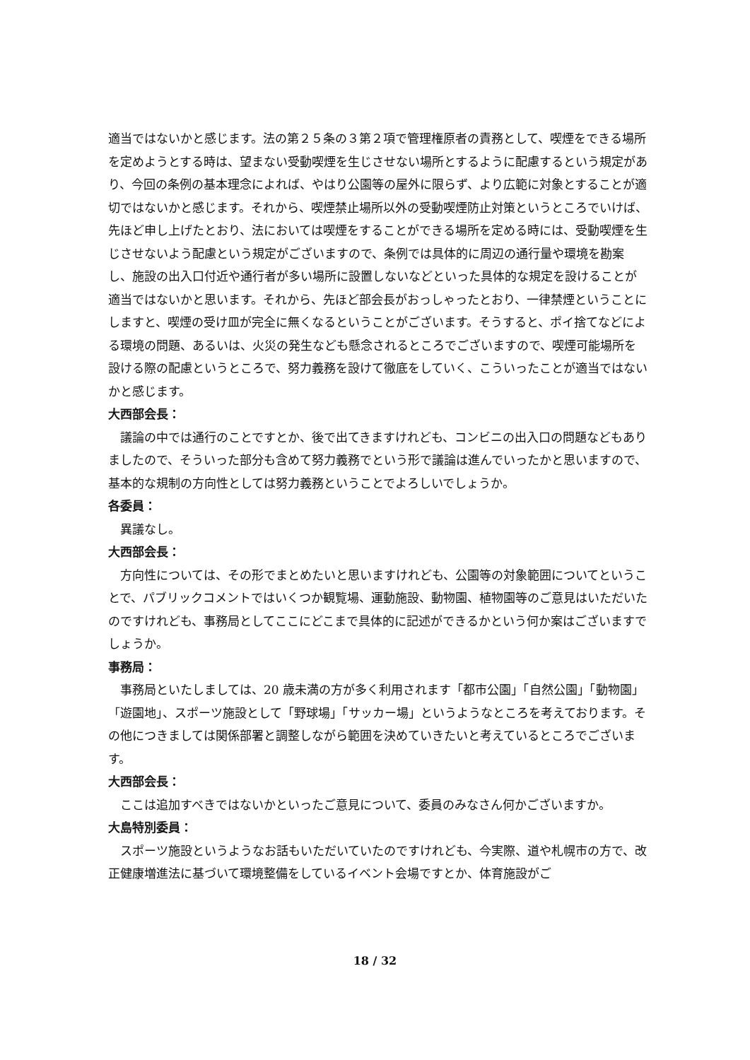適当ではないかと感じます。法の第２５条の３第２項で管理権原者の責務として、喫煙をできる場所を定めようとする時は、望まない受動喫煙を生じさせない場所とするように配慮するという規定があり、今回の条例の基本理念によれば、やはり公園等の屋外に限らず、より広範に対象とすることが適切ではないかと感じます。それから、喫煙禁止場所以外の受動喫煙防止対策というところでいけば、先ほど申し上げたとおり、法においては喫煙をすることができる場所を定める時には、受動喫煙を生じさせないよう配慮という規定がございますので、条例では具体的に周辺の通行量や環境を勘案し、施設の出入口付近や通行者が多い場所に設置しないなどといった具体的な規定を設けることが適当ではないかと思います。それから、先ほど部会長がおっしゃったとおり、一律禁煙ということにしますと、喫煙の受け皿が完全に無くなるということがございます。そうすると、ポイ捨てなどによる環境の問題、あるいは、火災の発生なども懸念されるところでございますので、喫煙可能場所を設ける際の配慮というところで、努力義務を設けて徹底をしていく、こういったことが適当ではないかと感じます。
大西部会長：
議論の中では通行のことですとか、後で出てきますけれども、コンビニの出入口の問題などもありましたので、そういった部分も含めて努力義務でという形で議論は進んでいったかと思いますので、基本的な規制の方向性としては努力義務ということでよろしいでしょうか。
各委員：
異議なし。
大西部会長：
方向性については、その形でまとめたいと思いますけれども、公園等の対象範囲についてということで、パブリックコメントではいくつか観覧場、運動施設、動物園、植物園等のご意見はいただいたのですけれども、事務局としてここにどこまで具体的に記述ができるかという何か案はございますでしょうか。
事務局：
事務局といたしましては、20 歳未満の方が多く利用されます「都市公園」「自然公園」「動物園」「遊園地」、スポーツ施設として「野球場」「サッカー場」というようなところを考えております。その他につきましては関係部署と調整しながら範囲を決めていきたいと考えているところでございます。
大西部会長：
ここは追加すべきではないかといったご意見について、委員のみなさん何かございますか。
大島特別委員：
スポーツ施設というようなお話もいただいていたのですけれども、今実際、道や札幌市の方で、改正健康増進法に基づいて環境整備をしているイベント会場ですとか、体育施設がご
18 / 32